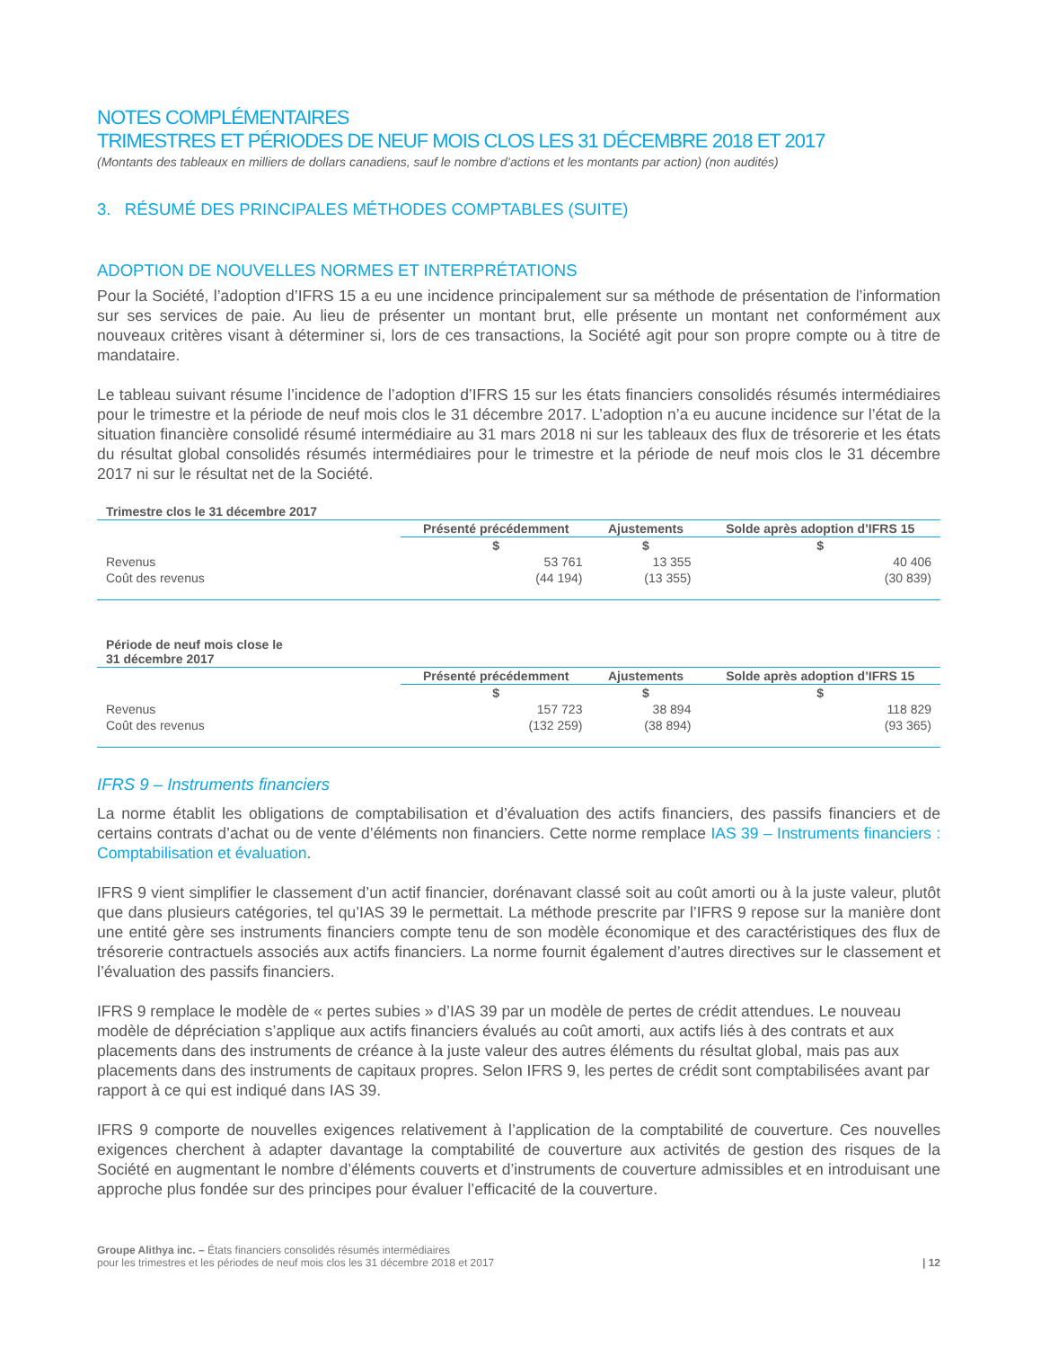NOTES COMPLÉMENTAIRES
TRIMESTRES ET PÉRIODES DE NEUF MOIS CLOS LES 31 DÉCEMBRE 2018 ET 2017
(Montants des tableaux en milliers de dollars canadiens, sauf le nombre d’actions et les montants par action) (non audités)
3. RÉSUMÉ DES PRINCIPALES MÉTHODES COMPTABLES (SUITE)
ADOPTION DE NOUVELLES NORMES ET INTERPRÉTATIONS
Pour la Société, l’adoption d’IFRS 15 a eu une incidence principalement sur sa méthode de présentation de l’information sur ses services de paie. Au lieu de présenter un montant brut, elle présente un montant net conformément aux nouveaux critères visant à déterminer si, lors de ces transactions, la Société agit pour son propre compte ou à titre de mandataire.
Le tableau suivant résume l’incidence de l’adoption d’IFRS 15 sur les états financiers consolidés résumés intermédiaires pour le trimestre et la période de neuf mois clos le 31 décembre 2017. L’adoption n’a eu aucune incidence sur l’état de la situation financière consolidé résumé intermédiaire au 31 mars 2018 ni sur les tableaux des flux de trésorerie et les états du résultat global consolidés résumés intermédiaires pour le trimestre et la période de neuf mois clos le 31 décembre 2017 ni sur le résultat net de la Société.
| Trimestre clos le 31 décembre 2017 | | | |
| --- | --- | --- | --- |
| | Présenté précédemment | Ajustements | Solde après adoption d’IFRS 15 |
| | $ | $ | $ |
| Revenus | 53 761 | 13 355 | 40 406 |
| Coût des revenus | (44 194) | (13 355) | (30 839) |
| Période de neuf mois close le 31 décembre 2017 | | | |
| --- | --- | --- | --- |
| | Présenté précédemment | Ajustements | Solde après adoption d’IFRS 15 |
| | $ | $ | $ |
| Revenus | 157 723 | 38 894 | 118 829 |
| Coût des revenus | (132 259) | (38 894) | (93 365) |
IFRS 9 – Instruments financiers
La norme établit les obligations de comptabilisation et d’évaluation des actifs financiers, des passifs financiers et de certains contrats d’achat ou de vente d’éléments non financiers. Cette norme remplace IAS 39 – Instruments financiers : Comptabilisation et évaluation.
IFRS 9 vient simplifier le classement d’un actif financier, dorénavant classé soit au coût amorti ou à la juste valeur, plutôt que dans plusieurs catégories, tel qu’IAS 39 le permettait. La méthode prescrite par l’IFRS 9 repose sur la manière dont une entité gère ses instruments financiers compte tenu de son modèle économique et des caractéristiques des flux de trésorerie contractuels associés aux actifs financiers. La norme fournit également d’autres directives sur le classement et l’évaluation des passifs financiers.
IFRS 9 remplace le modèle de « pertes subies » d’IAS 39 par un modèle de pertes de crédit attendues. Le nouveau modèle de dépréciation s’applique aux actifs financiers évalués au coût amorti, aux actifs liés à des contrats et aux placements dans des instruments de créance à la juste valeur des autres éléments du résultat global, mais pas aux placements dans des instruments de capitaux propres. Selon IFRS 9, les pertes de crédit sont comptabilisées avant par rapport à ce qui est indiqué dans IAS 39.
IFRS 9 comporte de nouvelles exigences relativement à l’application de la comptabilité de couverture. Ces nouvelles exigences cherchent à adapter davantage la comptabilité de couverture aux activités de gestion des risques de la Société en augmentant le nombre d’éléments couverts et d’instruments de couverture admissibles et en introduisant une approche plus fondée sur des principes pour évaluer l’efficacité de la couverture.
Groupe Alithya inc. – États financiers consolidés résumés intermédiaires
pour les trimestres et les périodes de neuf mois clos les 31 décembre 2018 et 2017
| 12